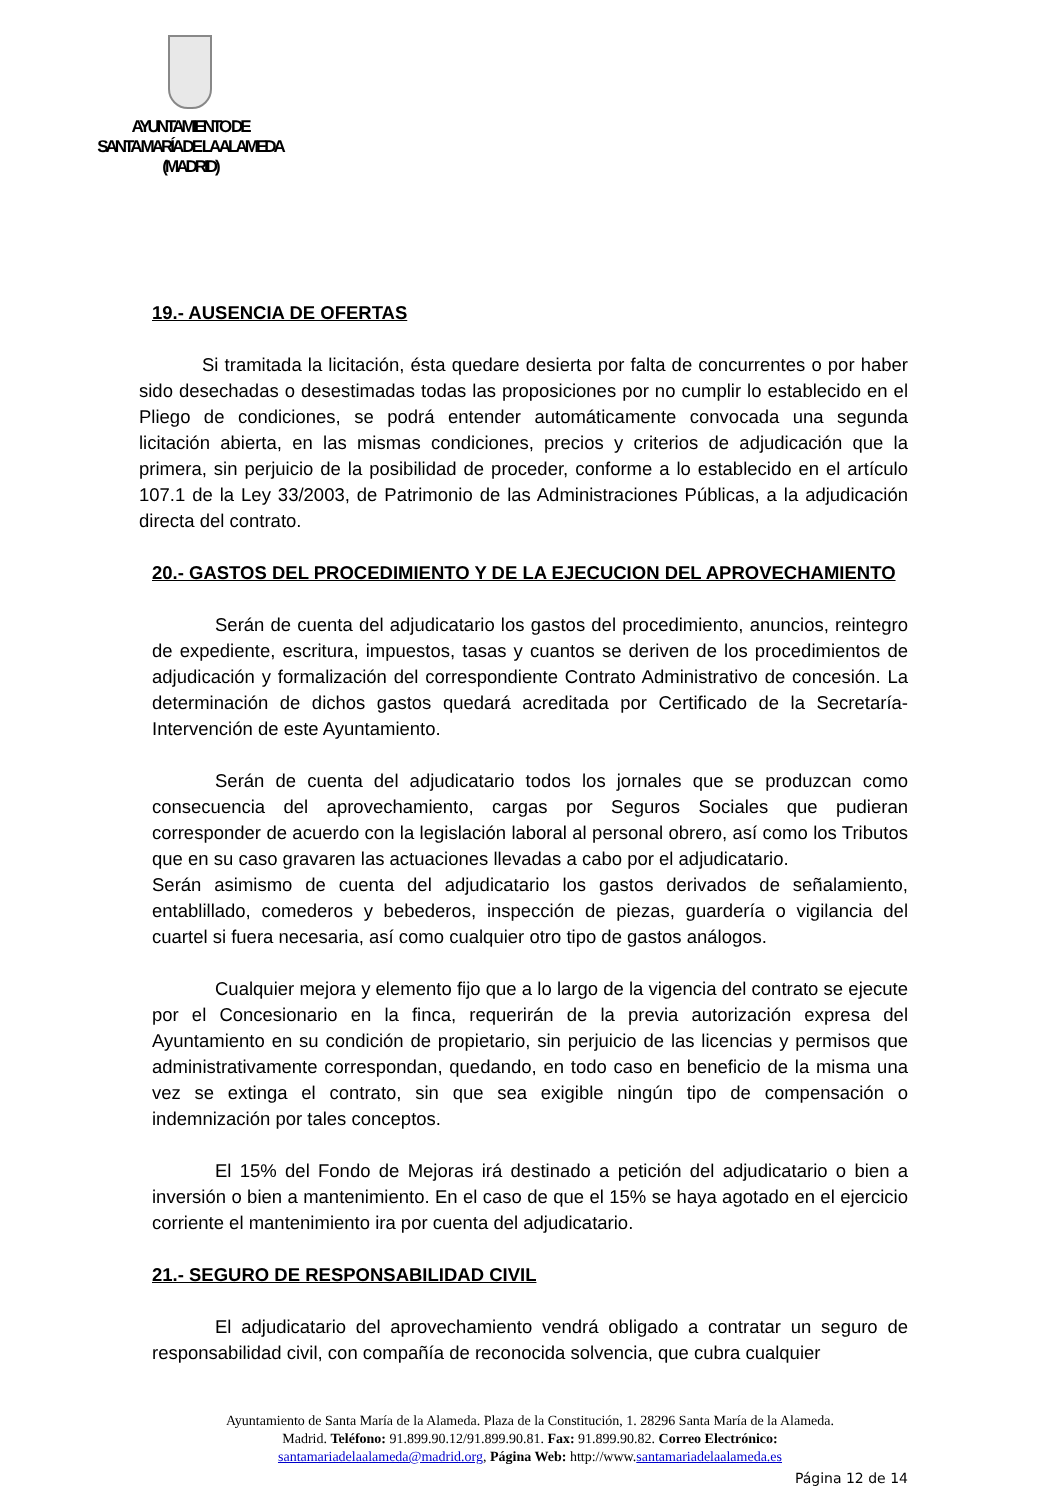AYUNTAMIENTO DE
SANTA MARÍA DE LA ALAMEDA
(MADRID)
19.- AUSENCIA DE OFERTAS
Si tramitada la licitación, ésta quedare desierta por falta de concurrentes o por haber sido desechadas o desestimadas todas las proposiciones por no cumplir lo establecido en el Pliego de condiciones, se podrá entender automáticamente convocada una segunda licitación abierta, en las mismas condiciones, precios y criterios de adjudicación que la primera, sin perjuicio de la posibilidad de proceder, conforme a lo establecido en el artículo 107.1 de la Ley 33/2003, de Patrimonio de las Administraciones Públicas, a la adjudicación directa del contrato.
20.- GASTOS DEL PROCEDIMIENTO Y DE LA EJECUCION DEL APROVECHAMIENTO
Serán de cuenta del adjudicatario los gastos del procedimiento, anuncios, reintegro de expediente, escritura, impuestos, tasas y cuantos se deriven de los procedimientos de adjudicación y formalización del correspondiente Contrato Administrativo de concesión. La determinación de dichos gastos quedará acreditada por Certificado de la Secretaría-Intervención de este Ayuntamiento.
Serán de cuenta del adjudicatario todos los jornales que se produzcan como consecuencia del aprovechamiento, cargas por Seguros Sociales que pudieran corresponder de acuerdo con la legislación laboral al personal obrero, así como los Tributos que en su caso gravaren las actuaciones llevadas a cabo por el adjudicatario.
Serán asimismo de cuenta del adjudicatario los gastos derivados de señalamiento, entablillado, comederos y bebederos, inspección de piezas, guardería o vigilancia del cuartel si fuera necesaria, así como cualquier otro tipo de gastos análogos.
Cualquier mejora y elemento fijo que a lo largo de la vigencia del contrato se ejecute por el Concesionario en la finca, requerirán de la previa autorización expresa del Ayuntamiento en su condición de propietario, sin perjuicio de las licencias y permisos que administrativamente correspondan, quedando, en todo caso en beneficio de la misma una vez se extinga el contrato, sin que sea exigible ningún tipo de compensación o indemnización por tales conceptos.
El 15% del Fondo de Mejoras irá destinado a petición del adjudicatario o bien a inversión o bien a mantenimiento. En el caso de que el 15% se haya agotado en el ejercicio corriente el mantenimiento ira por cuenta del adjudicatario.
21.- SEGURO DE RESPONSABILIDAD CIVIL
El adjudicatario del aprovechamiento vendrá obligado a contratar un seguro de responsabilidad civil, con compañía de reconocida solvencia, que cubra cualquier
Ayuntamiento de Santa María de la Alameda. Plaza de la Constitución, 1. 28296 Santa María de la Alameda.
Madrid. Teléfono: 91.899.90.12/91.899.90.81. Fax: 91.899.90.82. Correo Electrónico:
santamariadelaalameda@madrid.org, Página Web: http://www.santamariadelaalameda.es
Página 12 de 14